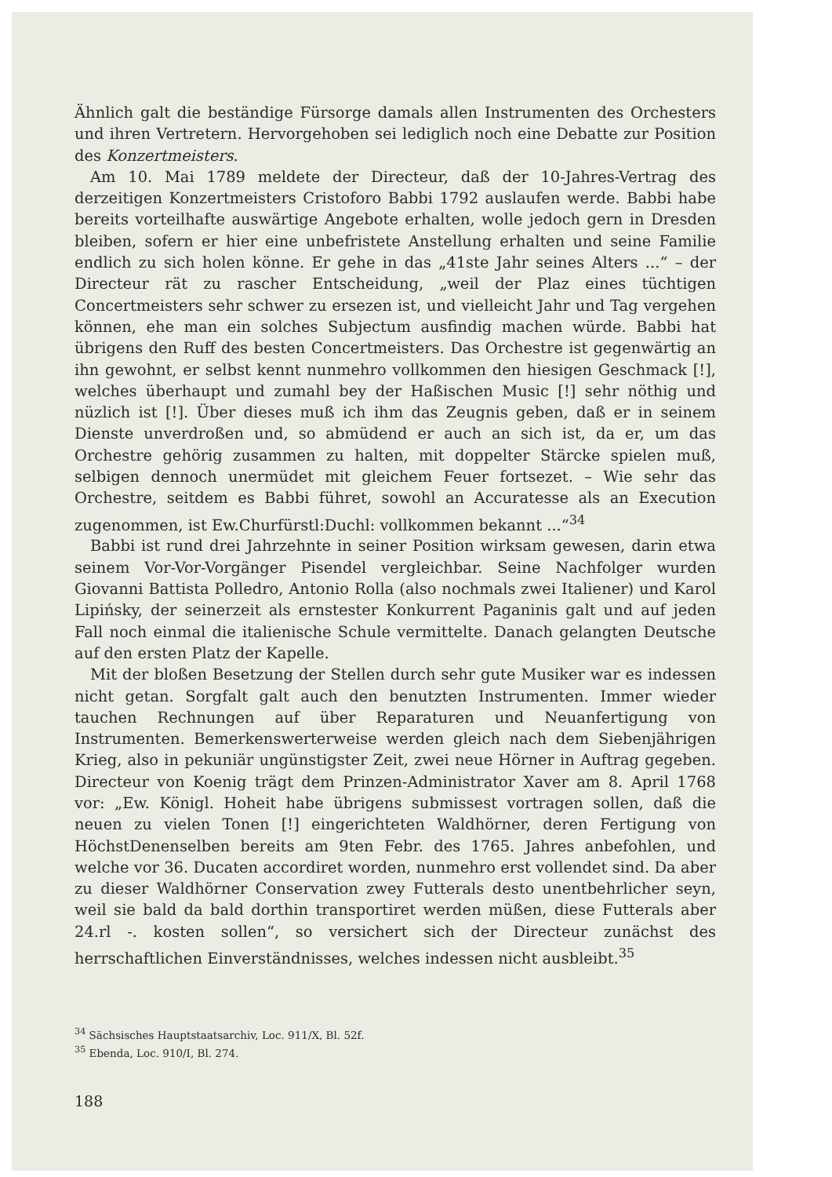Ähnlich galt die beständige Fürsorge damals allen Instrumenten des Orchesters und ihren Vertretern. Hervorgehoben sei lediglich noch eine Debatte zur Position des Konzertmeisters.
Am 10. Mai 1789 meldete der Directeur, daß der 10-Jahres-Vertrag des derzeitigen Konzertmeisters Cristoforo Babbi 1792 auslaufen werde. Babbi habe bereits vorteilhafte auswärtige Angebote erhalten, wolle jedoch gern in Dresden bleiben, sofern er hier eine unbefristete Anstellung erhalten und seine Familie endlich zu sich holen könne. Er gehe in das „41ste Jahr seines Alters ...“ – der Directeur rät zu rascher Entscheidung, „weil der Plaz eines tüchtigen Concertmeisters sehr schwer zu ersezen ist, und vielleicht Jahr und Tag vergehen können, ehe man ein solches Subjectum ausfindig machen würde. Babbi hat übrigens den Ruff des besten Concertmeisters. Das Orchestre ist gegenwärtig an ihn gewohnt, er selbst kennt nunmehro vollkommen den hiesigen Geschmack [!], welches überhaupt und zumahl bey der Haßischen Music [!] sehr nöthig und nüzlich ist [!]. Über dieses muß ich ihm das Zeugnis geben, daß er in seinem Dienste unverdroßen und, so abmüdend er auch an sich ist, da er, um das Orchestre gehörig zusammen zu halten, mit doppelter Stärcke spielen muß, selbigen dennoch unermüdet mit gleichem Feuer fortsezet. – Wie sehr das Orchestre, seitdem es Babbi führet, sowohl an Accuratesse als an Execution zugenommen, ist Ew.Churfürstl:Duchl: vollkommen bekannt ...“<sup>34</sup>
Babbi ist rund drei Jahrzehnte in seiner Position wirksam gewesen, darin etwa seinem Vor-Vor-Vorgänger Pisendel vergleichbar. Seine Nachfolger wurden Giovanni Battista Polledro, Antonio Rolla (also nochmals zwei Italiener) und Karol Lipińsky, der seinerzeit als ernstester Konkurrent Paganinis galt und auf jeden Fall noch einmal die italienische Schule vermittelte. Danach gelangten Deutsche auf den ersten Platz der Kapelle.
Mit der bloßen Besetzung der Stellen durch sehr gute Musiker war es indessen nicht getan. Sorgfalt galt auch den benutzten Instrumenten. Immer wieder tauchen Rechnungen auf über Reparaturen und Neuanfertigung von Instrumenten. Bemerkenswerterweise werden gleich nach dem Siebenjährigen Krieg, also in pekuniär ungünstigster Zeit, zwei neue Hörner in Auftrag gegeben. Directeur von Koenig trägt dem Prinzen-Administrator Xaver am 8. April 1768 vor: „Ew. Königl. Hoheit habe übrigens submissest vortragen sollen, daß die neuen zu vielen Tonen [!] eingerichteten Waldhörner, deren Fertigung von HöchstDenenselben bereits am 9ten Febr. des 1765. Jahres anbefohlen, und welche vor 36. Ducaten accordiret worden, nunmehro erst vollendet sind. Da aber zu dieser Waldhörner Conservation zwey Futterals desto unentbehrlicher seyn, weil sie bald da bald dorthin transportiret werden müßen, diese Futterals aber 24.rl -. kosten sollen“, so versichert sich der Directeur zunächst des herrschaftlichen Einverständnisses, welches indessen nicht ausbleibt.<sup>35</sup>
<sup>34</sup> Sächsisches Hauptstaatsarchiv, Loc. 911/X, Bl. 52f.
<sup>35</sup> Ebenda, Loc. 910/I, Bl. 274.
188